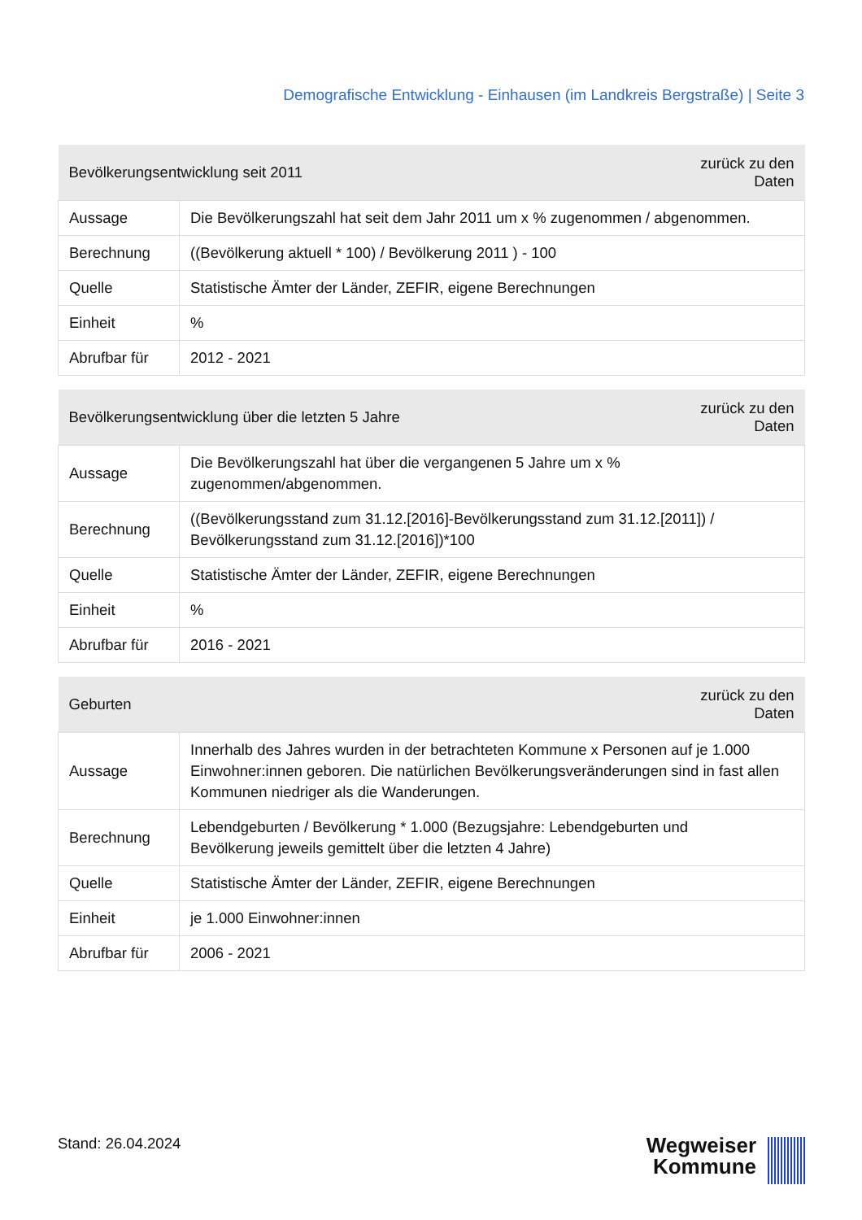Demografische Entwicklung - Einhausen (im Landkreis Bergstraße) | Seite 3
| Bevölkerungsentwicklung seit 2011 | | zurück zu den Daten |
| --- | --- | --- |
| Aussage | Die Bevölkerungszahl hat seit dem Jahr 2011 um x % zugenommen / abgenommen. | |
| Berechnung | ((Bevölkerung aktuell * 100) / Bevölkerung 2011 ) - 100 | |
| Quelle | Statistische Ämter der Länder, ZEFIR, eigene Berechnungen | |
| Einheit | % | |
| Abrufbar für | 2012 - 2021 | |
| Bevölkerungsentwicklung über die letzten 5 Jahre | | zurück zu den Daten |
| --- | --- | --- |
| Aussage | Die Bevölkerungszahl hat über die vergangenen 5 Jahre um x % zugenommen/abgenommen. | |
| Berechnung | ((Bevölkerungsstand zum 31.12.[2016]-Bevölkerungsstand zum 31.12.[2011]) / Bevölkerungsstand zum 31.12.[2016])*100 | |
| Quelle | Statistische Ämter der Länder, ZEFIR, eigene Berechnungen | |
| Einheit | % | |
| Abrufbar für | 2016 - 2021 | |
| Geburten | | zurück zu den Daten |
| --- | --- | --- |
| Aussage | Innerhalb des Jahres wurden in der betrachteten Kommune x Personen auf je 1.000 Einwohner:innen geboren. Die natürlichen Bevölkerungsveränderungen sind in fast allen Kommunen niedriger als die Wanderungen. | |
| Berechnung | Lebendgeburten / Bevölkerung * 1.000 (Bezugsjahre: Lebendgeburten und Bevölkerung jeweils gemittelt über die letzten 4 Jahre) | |
| Quelle | Statistische Ämter der Länder, ZEFIR, eigene Berechnungen | |
| Einheit | je 1.000 Einwohner:innen | |
| Abrufbar für | 2006 - 2021 | |
Stand: 26.04.2024
Wegweiser
Kommune